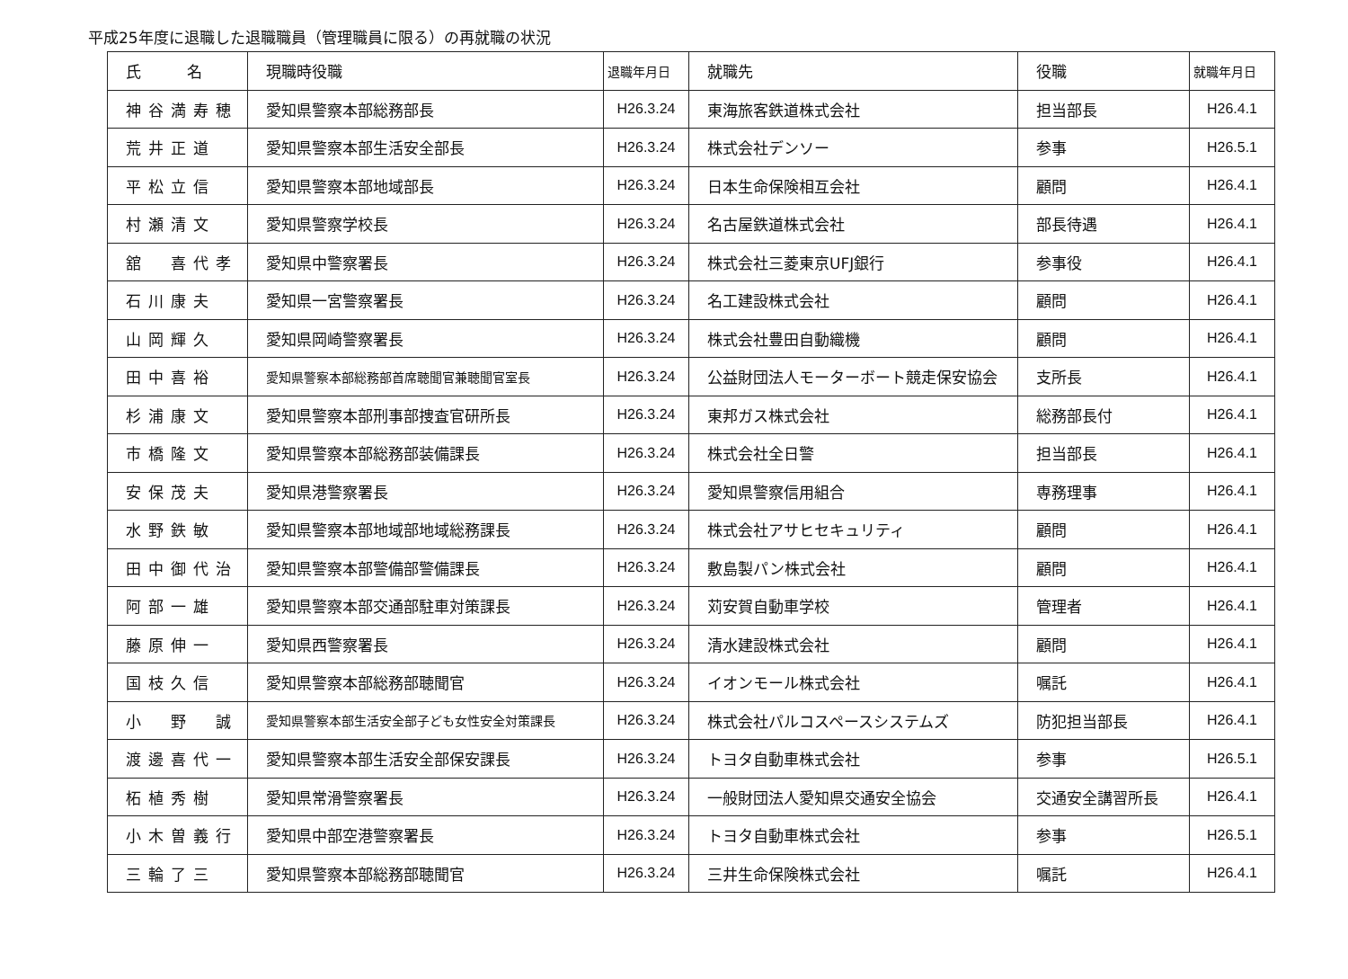平成25年度に退職した退職職員（管理職員に限る）の再就職の状況
| 氏 名 | 現職時役職 | 退職年月日 | 就職先 | 役職 | 就職年月日 |
| --- | --- | --- | --- | --- | --- |
| 神谷満寿穂 | 愛知県警察本部総務部長 | H26.3.24 | 東海旅客鉄道株式会社 | 担当部長 | H26.4.1 |
| 荒井正道 | 愛知県警察本部生活安全部長 | H26.3.24 | 株式会社デンソー | 参事 | H26.5.1 |
| 平松立信 | 愛知県警察本部地域部長 | H26.3.24 | 日本生命保険相互会社 | 顧問 | H26.4.1 |
| 村瀬清文 | 愛知県警察学校長 | H26.3.24 | 名古屋鉄道株式会社 | 部長待遇 | H26.4.1 |
| 舘 喜代孝 | 愛知県中警察署長 | H26.3.24 | 株式会社三菱東京UFJ銀行 | 参事役 | H26.4.1 |
| 石川康夫 | 愛知県一宮警察署長 | H26.3.24 | 名工建設株式会社 | 顧問 | H26.4.1 |
| 山岡輝久 | 愛知県岡崎警察署長 | H26.3.24 | 株式会社豊田自動織機 | 顧問 | H26.4.1 |
| 田中喜裕 | 愛知県警察本部総務部首席聴聞官兼聴聞官室長 | H26.3.24 | 公益財団法人モーターボート競走保安協会 | 支所長 | H26.4.1 |
| 杉浦康文 | 愛知県警察本部刑事部捜査官研所長 | H26.3.24 | 東邦ガス株式会社 | 総務部長付 | H26.4.1 |
| 市橋隆文 | 愛知県警察本部総務部装備課長 | H26.3.24 | 株式会社全日警 | 担当部長 | H26.4.1 |
| 安保茂夫 | 愛知県港警察署長 | H26.3.24 | 愛知県警察信用組合 | 専務理事 | H26.4.1 |
| 水野鉄敏 | 愛知県警察本部地域部地域総務課長 | H26.3.24 | 株式会社アサヒセキュリティ | 顧問 | H26.4.1 |
| 田中御代治 | 愛知県警察本部警備部警備課長 | H26.3.24 | 敷島製パン株式会社 | 顧問 | H26.4.1 |
| 阿部一雄 | 愛知県警察本部交通部駐車対策課長 | H26.3.24 | 苅安賀自動車学校 | 管理者 | H26.4.1 |
| 藤原伸一 | 愛知県西警察署長 | H26.3.24 | 清水建設株式会社 | 顧問 | H26.4.1 |
| 国枝久信 | 愛知県警察本部総務部聴聞官 | H26.3.24 | イオンモール株式会社 | 嘱託 | H26.4.1 |
| 小 野 誠 | 愛知県警察本部生活安全部子ども女性安全対策課長 | H26.3.24 | 株式会社パルコスペースシステムズ | 防犯担当部長 | H26.4.1 |
| 渡邊喜代一 | 愛知県警察本部生活安全部保安課長 | H26.3.24 | トヨタ自動車株式会社 | 参事 | H26.5.1 |
| 柘植秀樹 | 愛知県常滑警察署長 | H26.3.24 | 一般財団法人愛知県交通安全協会 | 交通安全講習所長 | H26.4.1 |
| 小木曽義行 | 愛知県中部空港警察署長 | H26.3.24 | トヨタ自動車株式会社 | 参事 | H26.5.1 |
| 三輪了三 | 愛知県警察本部総務部聴聞官 | H26.3.24 | 三井生命保険株式会社 | 嘱託 | H26.4.1 |